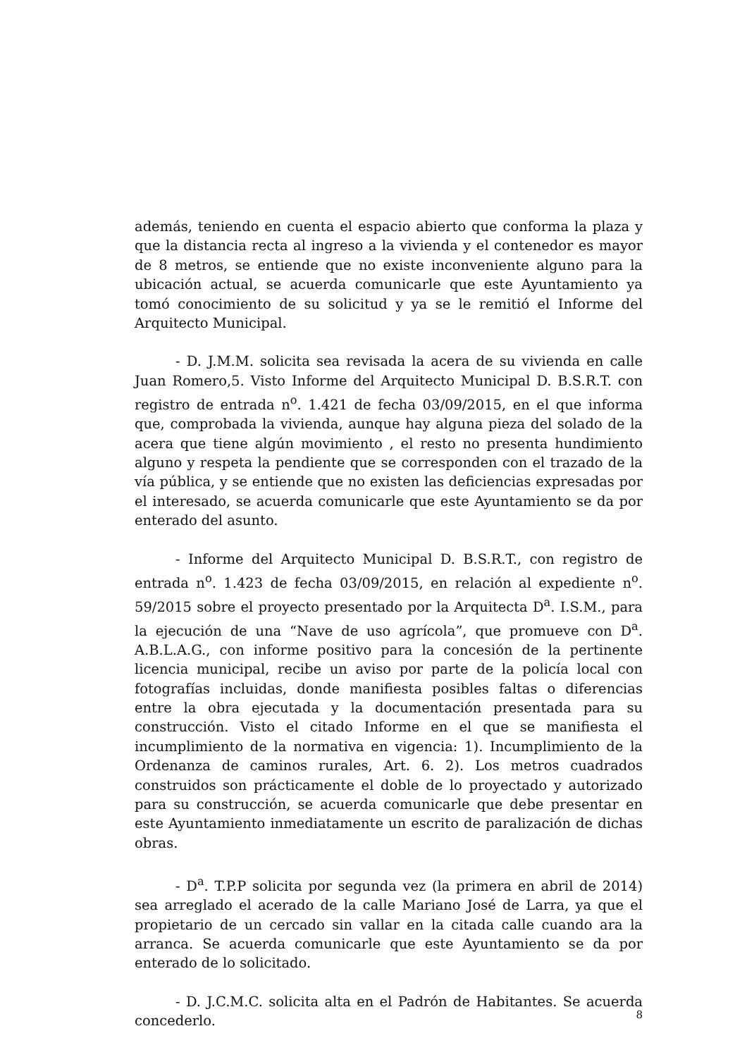además, teniendo en cuenta el espacio abierto que conforma la plaza y que la distancia recta al ingreso a la vivienda y el contenedor es mayor de 8 metros, se entiende que no existe inconveniente alguno para la ubicación actual, se acuerda comunicarle que este Ayuntamiento ya tomó conocimiento de su solicitud y ya se le remitió el Informe del Arquitecto Municipal.
- D. J.M.M. solicita sea revisada la acera de su vivienda en calle Juan Romero,5. Visto Informe del Arquitecto Municipal D. B.S.R.T. con registro de entrada n<sup>o</sup>. 1.421 de fecha 03/09/2015, en el que informa que, comprobada la vivienda, aunque hay alguna pieza del solado de la acera que tiene algún movimiento , el resto no presenta hundimiento alguno y respeta la pendiente que se corresponden con el trazado de la vía pública, y se entiende que no existen las deficiencias expresadas por el interesado, se acuerda comunicarle que este Ayuntamiento se da por enterado del asunto.
- Informe del Arquitecto Municipal D. B.S.R.T., con registro de entrada n<sup>o</sup>. 1.423 de fecha 03/09/2015, en relación al expediente n<sup>o</sup>. 59/2015 sobre el proyecto presentado por la Arquitecta D<sup>a</sup>. I.S.M., para la ejecución de una “Nave de uso agrícola”, que promueve con D<sup>a</sup>. A.B.L.A.G., con informe positivo para la concesión de la pertinente licencia municipal, recibe un aviso por parte de la policía local con fotografías incluidas, donde manifiesta posibles faltas o diferencias entre la obra ejecutada y la documentación presentada para su construcción. Visto el citado Informe en el que se manifiesta el incumplimiento de la normativa en vigencia: 1). Incumplimiento de la Ordenanza de caminos rurales, Art. 6. 2). Los metros cuadrados construidos son prácticamente el doble de lo proyectado y autorizado para su construcción, se acuerda comunicarle que debe presentar en este Ayuntamiento inmediatamente un escrito de paralización de dichas obras.
- D<sup>a</sup>. T.P.P solicita por segunda vez (la primera en abril de 2014) sea arreglado el acerado de la calle Mariano José de Larra, ya que el propietario de un cercado sin vallar en la citada calle cuando ara la arranca. Se acuerda comunicarle que este Ayuntamiento se da por enterado de lo solicitado.
- D. J.C.M.C. solicita alta en el Padrón de Habitantes. Se acuerda concederlo.
8